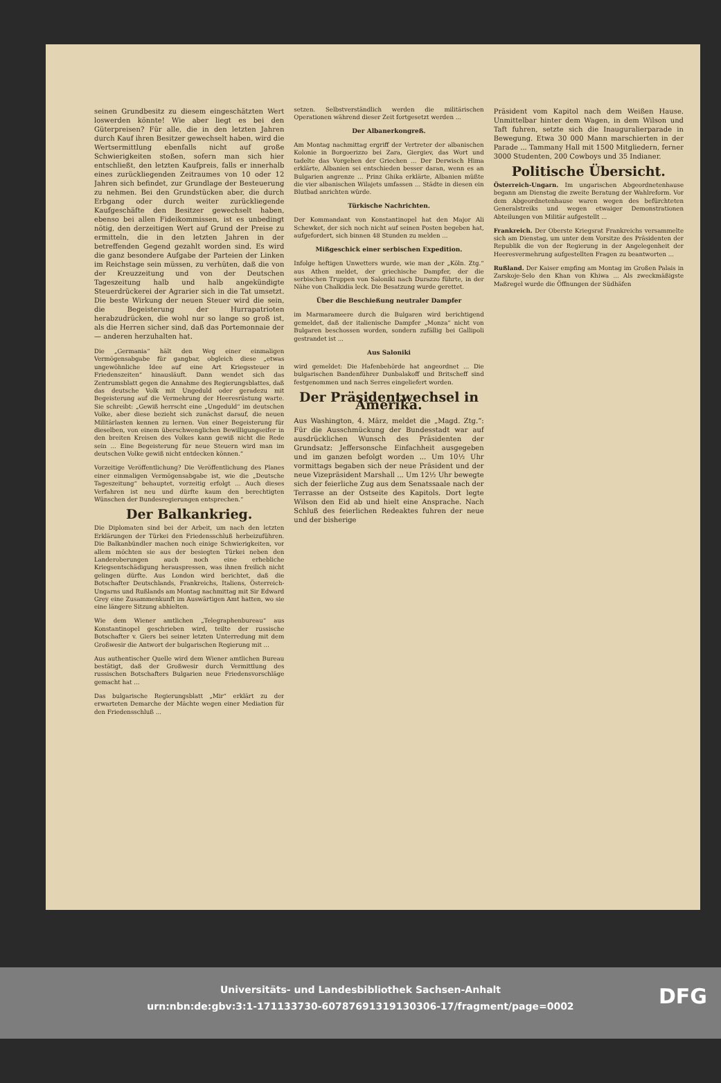seinen Grundbesitz zu diesem eingeschätzten Wert loswerden könnte! Wie aber liegt es bei den Güterpreisen? Für alle, die in den letzten Jahren durch Kauf ihren Besitzer gewechselt haben, wird die Wertsermittlung ebenfalls nicht auf große Schwierigkeiten stoßen, sofern man sich hier entschließt, den letzten Kaufpreis, falls er innerhalb eines zurückliegenden Zeitraumes von 10 oder 12 Jahren sich befindet, zur Grundlage der Besteuerung zu nehmen. Bei den Grundstücken aber, die durch Erbgang oder durch weiter zurückliegende Kaufgeschäfte den Besitzer gewechselt haben, ebenso bei allen Fideikommissen, ist es unbedingt nötig, den derzeitigen Wert auf Grund der Preise zu ermitteln, die in den letzten Jahren in der betreffenden Gegend gezahlt worden sind. Es wird die ganz besondere Aufgabe der Parteien der Linken im Reichstage sein müssen, zu verhüten, daß die von der Kreuzzeitung und von der Deutschen Tageszeitung halb und halb angekündigte Steuerdrückerei der Agrarier sich in die Tat umsetzt. Die beste Wirkung der neuen Steuer wird die sein, die Begeisterung der Hurrapatrioten herabzudrücken, die wohl nur so lange so groß ist, als die Herren sicher sind, daß das Portemonnaie der — anderen herzuhalten hat.
Die „Germania“ hält den Weg einer einmaligen Vermögensabgabe für gangbar, obgleich diese „etwas ungewöhnliche Idee auf eine Art Kriegssteuer in Friedenszeiten“ hinausläuft. Dann wendet sich das Zentrumsblatt gegen die Annahme des Regierungsblattes, daß das deutsche Volk mit Ungeduld oder geradezu mit Begeisterung auf die Vermehrung der Heeresrüstung warte. Sie schreibt: „Gewiß herrscht eine „Ungeduld“ im deutschen Volke, aber diese bezieht sich zunächst darauf, die neuen Militärlasten kennen zu lernen. Von einer Begeisterung für dieselben, von einem überschwenglichen Bewilligungseifer in den breiten Kreisen des Volkes kann gewiß nicht die Rede sein ... Eine Begeisterung für neue Steuern wird man im deutschen Volke gewiß nicht entdecken können.“
Vorzeitige Veröffentlichung? Die Veröffentlichung des Planes einer einmaligen Vermögensabgabe ist, wie die „Deutsche Tageszeitung“ behauptet, vorzeitig erfolgt ... Auch dieses Verfahren ist neu und dürfte kaum den berechtigten Wünschen der Bundesregierungen entsprechen.“
Der Balkankrieg.
Die Diplomaten sind bei der Arbeit, um nach den letzten Erklärungen der Türkei den Friedensschluß herbeizuführen. Die Balkanbündler machen noch einige Schwierigkeiten, vor allem möchten sie aus der besiegten Türkei neben den Landeroberungen auch noch eine erhebliche Kriegsentschädigung herauspressen, was ihnen freilich nicht gelingen dürfte. Aus London wird berichtet, daß die Botschafter Deutschlands, Frankreichs, Italiens, Österreich-Ungarns und Rußlands am Montag nachmittag mit Sir Edward Grey eine Zusammenkunft im Auswärtigen Amt hatten, wo sie eine längere Sitzung abhielten.
Wie dem Wiener amtlichen „Telegraphenbureau“ aus Konstantinopel geschrieben wird, teilte der russische Botschafter v. Giers bei seiner letzten Unterredung mit dem Großwesir die Antwort der bulgarischen Regierung mit ...
Aus authentischer Quelle wird dem Wiener amtlichen Bureau bestätigt, daß der Großwesir durch Vermittlung des russischen Botschafters Bulgarien neue Friedensvorschläge gemacht hat ...
Das bulgarische Regierungsblatt „Mir“ erklärt zu der erwarteten Demarche der Mächte wegen einer Mediation für den Friedensschluß ...
setzen. Selbstverständlich werden die militärischen Operationen während dieser Zeit fortgesetzt werden ...
Der Albanerkongreß.
Am Montag nachmittag ergriff der Vertreter der albanischen Kolonie in Borgoerizzo bei Zara, Giergiev, das Wort und tadelte das Vorgehen der Griechen ... Der Derwisch Hima erklärte, Albanien sei entschieden besser daran, wenn es an Bulgarien angrenze ... Prinz Ghika erklärte, Albanien müßte die vier albanischen Wilajets umfassen ... Städte in diesen ein Blutbad anrichten würde.
Türkische Nachrichten.
Der Kommandant von Konstantinopel hat den Major Ali Schewket, der sich noch nicht auf seinen Posten begeben hat, aufgefordert, sich binnen 48 Stunden zu melden ...
Mißgeschick einer serbischen Expedition.
Infolge heftigen Unwetters wurde, wie man der „Köln. Ztg.“ aus Athen meldet, der griechische Dampfer, der die serbischen Truppen von Saloniki nach Durazzo führte, in der Nähe von Chalkidia leck. Die Besatzung wurde gerettet.
Über die Beschießung neutraler Dampfer
im Marmarameere durch die Bulgaren wird berichtigend gemeldet, daß der italienische Dampfer „Monza“ nicht von Bulgaren beschossen worden, sondern zufällig bei Gallipoli gestrandet ist ...
Aus Saloniki
wird gemeldet: Die Hafenbehörde hat angeordnet ... Die bulgarischen Bandenführer Dunbalakoff und Britscheff sind festgenommen und nach Serres eingeliefert worden.
Der Präsidentwechsel in Amerika.
Aus Washington, 4. März, meldet die „Magd. Ztg.“: Für die Ausschmückung der Bundesstadt war auf ausdrücklichen Wunsch des Präsidenten der Grundsatz: Jeffersonsche Einfachheit ausgegeben und im ganzen befolgt worden ... Um 10½ Uhr vormittags begaben sich der neue Präsident und der neue Vizepräsident Marshall ... Um 12½ Uhr bewegte sich der feierliche Zug aus dem Senatssaale nach der Terrasse an der Ostseite des Kapitols. Dort legte Wilson den Eid ab und hielt eine Ansprache. Nach Schluß des feierlichen Redeaktes fuhren der neue und der bisherige
Präsident vom Kapitol nach dem Weißen Hause. Unmittelbar hinter dem Wagen, in dem Wilson und Taft fuhren, setzte sich die Inauguralierparade in Bewegung. Etwa 30 000 Mann marschierten in der Parade ... Tammany Hall mit 1500 Mitgliedern, ferner 3000 Studenten, 200 Cowboys und 35 Indianer.
Politische Übersicht.
Österreich-Ungarn. Im ungarischen Abgeordnetenhause begann am Dienstag die zweite Beratung der Wahlreform. Vor dem Abgeordnetenhause waren wegen des befürchteten Generalstreiks und wegen etwaiger Demonstrationen Abteilungen von Militär aufgestellt ...
Frankreich. Der Oberste Kriegsrat Frankreichs versammelte sich am Dienstag, um unter dem Vorsitze des Präsidenten der Republik die von der Regierung in der Angelegenheit der Heeresvermehrung aufgestellten Fragen zu beantworten ...
Rußland. Der Kaiser empfing am Montag im Großen Palais in Zarskoje-Selo den Khan von Khiwa ... Als zweckmäßigste Maßregel wurde die Öffnungen der Südhäfen
Universitäts- und Landesbibliothek Sachsen-Anhalt
urn:nbn:de:gbv:3:1-171133730-60787691319130306-17/fragment/page=0002
DFG